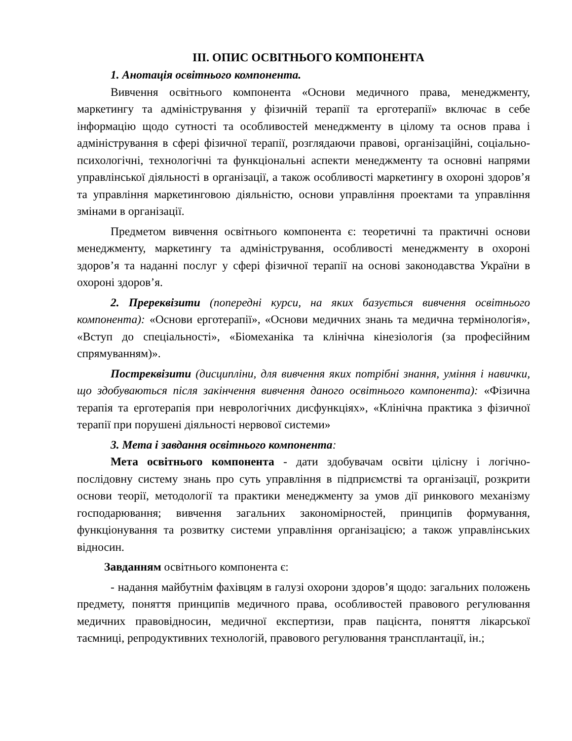ІІІ. ОПИС ОСВІТНЬОГО КОМПОНЕНТА
1. Анотація освітнього компонента.
Вивчення освітнього компонента «Основи медичного права, менеджменту, маркетингу та адміністрування у фізичній терапії та ерготерапії» включає в себе інформацію щодо сутності та особливостей менеджменту в цілому та основ права і адміністрування в сфері фізичної терапії, розглядаючи правові, організаційні, соціально-психологічні, технологічні та функціональні аспекти менеджменту та основні напрями управлінської діяльності в організації, а також особливості маркетингу в охороні здоров’я та управління маркетинговою діяльністю, основи управління проектами та управління змінами в організації.
Предметом вивчення освітнього компонента є: теоретичні та практичні основи менеджменту, маркетингу та адміністрування, особливості менеджменту в охороні здоров’я та наданні послуг у сфері фізичної терапії на основі законодавства України в охороні здоров’я.
2. Пререквізити (попередні курси, на яких базується вивчення освітнього компонента): «Основи ерготерапії», «Основи медичних знань та медична термінологія», «Вступ до спеціальності», «Біомеханіка та клінічна кінезіологія (за професійним спрямуванням)».
Постреквізити (дисципліни, для вивчення яких потрібні знання, уміння і навички, що здобуваються після закінчення вивчення даного освітнього компонента): «Фізична терапія та ерготерапія при неврологічних дисфункціях», «Клінічна практика з фізичної терапії при порушені діяльності нервової системи»
3. Мета і завдання освітнього компонента:
Мета освітнього компонента - дати здобувачам освіти цілісну і логічно-послідовну систему знань про суть управління в підприємстві та організації, розкрити основи теорії, методології та практики менеджменту за умов дії ринкового механізму господарювання; вивчення загальних закономірностей, принципів формування, функціонування та розвитку системи управління організацією; а також управлінських відносин.
Завданням освітнього компонента є:
- надання майбутнім фахівцям в галузі охорони здоров’я щодо: загальних положень предмету, поняття принципів медичного права, особливостей правового регулювання медичних правовідносин, медичної експертизи, прав пацієнта, поняття лікарської таємниці, репродуктивних технологій, правового регулювання трансплантації, ін.;